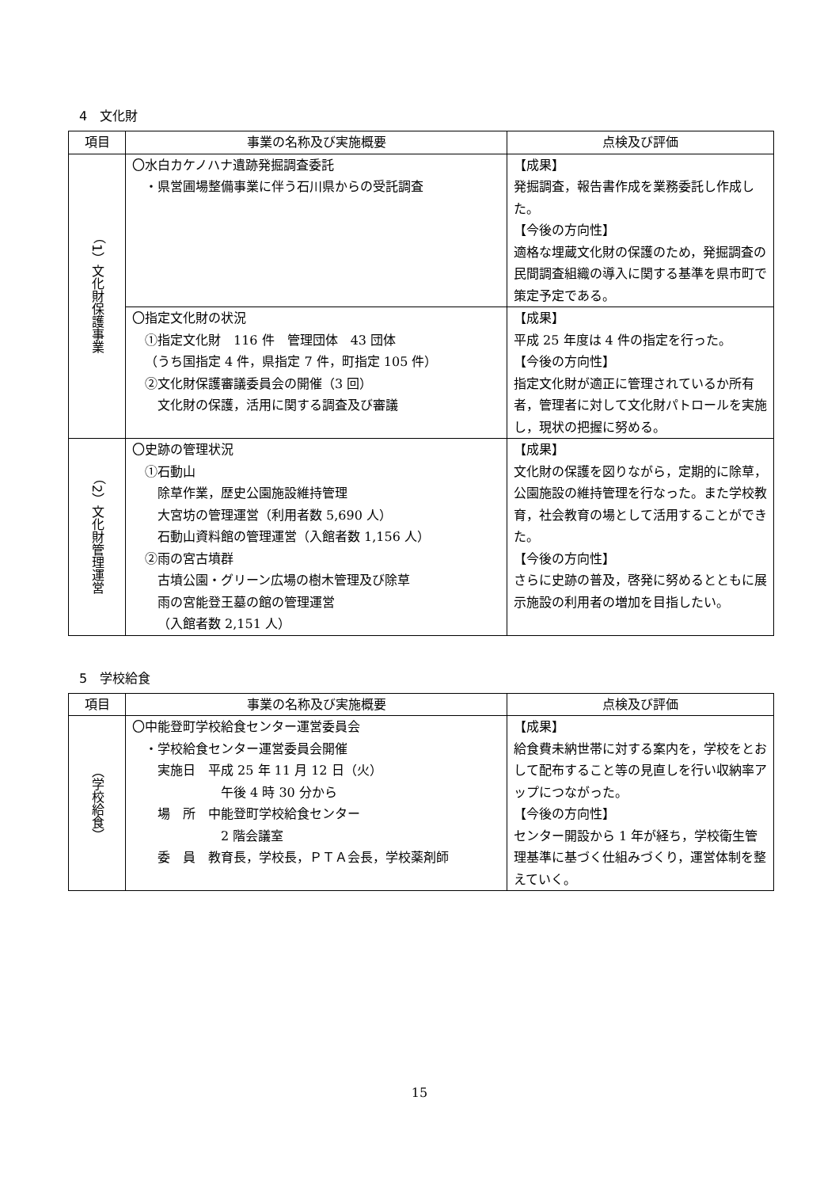4　文化財
| 項目 | 事業の名称及び実施概要 | 点検及び評価 |
| --- | --- | --- |
| （1）文化財保護事業 | 〇水白カケノハナ遺跡発掘調査委託 ・県営圃場整備事業に伴う石川県からの受託調査 | 【成果】 発掘調査，報告書作成を業務委託し作成した。 【今後の方向性】 適格な埋蔵文化財の保護のため，発掘調査の民間調査組織の導入に関する基準を県市町で策定予定である。 |
| | 〇指定文化財の状況 ①指定文化財 116 件 管理団体 43 団体 （うち国指定 4 件，県指定 7 件，町指定 105 件） ②文化財保護審議委員会の開催（3 回） 文化財の保護，活用に関する調査及び審議 | 【成果】 平成 25 年度は 4 件の指定を行った。 【今後の方向性】 指定文化財が適正に管理されているか所有者，管理者に対して文化財パトロールを実施し，現状の把握に努める。 |
| （2）文化財管理運営 | 〇史跡の管理状況 ①石動山 除草作業，歴史公園施設維持管理 大宮坊の管理運営（利用者数 5,690 人） 石動山資料館の管理運営（入館者数 1,156 人） ②雨の宮古墳群 古墳公園・グリーン広場の樹木管理及び除草 雨の宮能登王墓の館の管理運営 （入館者数 2,151 人） | 【成果】 文化財の保護を図りながら，定期的に除草，公園施設の維持管理を行なった。また学校教育，社会教育の場として活用することができた。 【今後の方向性】 さらに史跡の普及，啓発に努めるとともに展示施設の利用者の増加を目指したい。 |
5　学校給食
| 項目 | 事業の名称及び実施概要 | 点検及び評価 |
| --- | --- | --- |
| （学校給食） | 〇中能登町学校給食センター運営委員会 ・学校給食センター運営委員会開催 実施日 平成 25 年 11 月 12 日（火） 午後 4 時 30 分から 場 所 中能登町学校給食センター 2 階会議室 委 員 教育長，学校長，ＰＴＡ会長，学校薬剤師 | 【成果】 給食費未納世帯に対する案内を，学校をとおして配布すること等の見直しを行い収納率アップにつながった。 【今後の方向性】 センター開設から 1 年が経ち，学校衛生管理基準に基づく仕組みづくり，運営体制を整えていく。 |
15